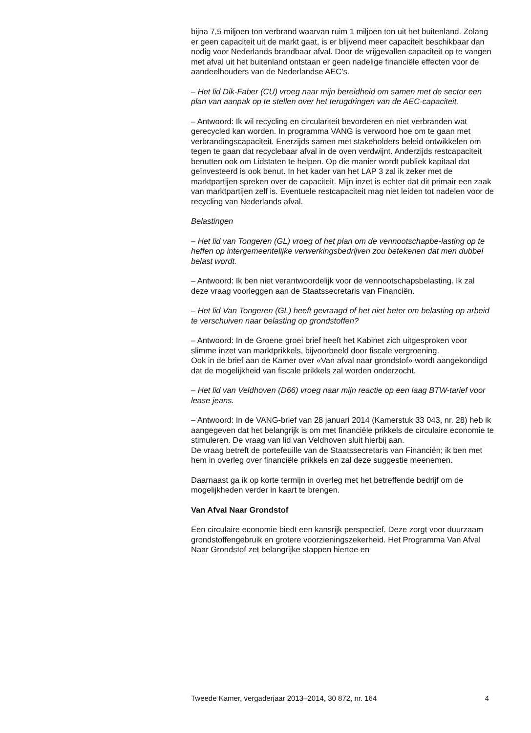bijna 7,5 miljoen ton verbrand waarvan ruim 1 miljoen ton uit het buitenland. Zolang er geen capaciteit uit de markt gaat, is er blijvend meer capaciteit beschikbaar dan nodig voor Nederlands brandbaar afval. Door de vrijgevallen capaciteit op te vangen met afval uit het buitenland ontstaan er geen nadelige financiële effecten voor de aandeelhouders van de Nederlandse AEC’s.
– Het lid Dik-Faber (CU) vroeg naar mijn bereidheid om samen met de sector een plan van aanpak op te stellen over het terugdringen van de AEC-capaciteit.
– Antwoord: Ik wil recycling en circulariteit bevorderen en niet verbranden wat gerecycled kan worden. In programma VANG is verwoord hoe om te gaan met verbrandingscapaciteit. Enerzijds samen met stakeholders beleid ontwikkelen om tegen te gaan dat recyclebaar afval in de oven verdwijnt. Anderzijds restcapaciteit benutten ook om Lidstaten te helpen. Op die manier wordt publiek kapitaal dat geïnvesteerd is ook benut. In het kader van het LAP 3 zal ik zeker met de marktpartijen spreken over de capaciteit. Mijn inzet is echter dat dit primair een zaak van marktpartijen zelf is. Eventuele restcapaciteit mag niet leiden tot nadelen voor de recycling van Nederlands afval.
Belastingen
– Het lid van Tongeren (GL) vroeg of het plan om de vennootschapbe-lasting op te heffen op intergemeentelijke verwerkingsbedrijven zou betekenen dat men dubbel belast wordt.
– Antwoord: Ik ben niet verantwoordelijk voor de vennootschapsbelasting. Ik zal deze vraag voorleggen aan de Staatssecretaris van Financiën.
– Het lid Van Tongeren (GL) heeft gevraagd of het niet beter om belasting op arbeid te verschuiven naar belasting op grondstoffen?
– Antwoord: In de Groene groei brief heeft het Kabinet zich uitgesproken voor slimme inzet van marktprikkels, bijvoorbeeld door fiscale vergroening.
Ook in de brief aan de Kamer over «Van afval naar grondstof» wordt aangekondigd dat de mogelijkheid van fiscale prikkels zal worden onderzocht.
– Het lid van Veldhoven (D66) vroeg naar mijn reactie op een laag BTW-tarief voor lease jeans.
– Antwoord: In de VANG-brief van 28 januari 2014 (Kamerstuk 33 043, nr. 28) heb ik aangegeven dat het belangrijk is om met financiële prikkels de circulaire economie te stimuleren. De vraag van lid van Veldhoven sluit hierbij aan.
De vraag betreft de portefeuille van de Staatssecretaris van Financiën; ik ben met hem in overleg over financiële prikkels en zal deze suggestie meenemen.
Daarnaast ga ik op korte termijn in overleg met het betreffende bedrijf om de mogelijkheden verder in kaart te brengen.
Van Afval Naar Grondstof
Een circulaire economie biedt een kansrijk perspectief. Deze zorgt voor duurzaam grondstoffengebruik en grotere voorzieningszekerheid. Het Programma Van Afval Naar Grondstof zet belangrijke stappen hiertoe en
Tweede Kamer, vergaderjaar 2013–2014, 30 872, nr. 164 4